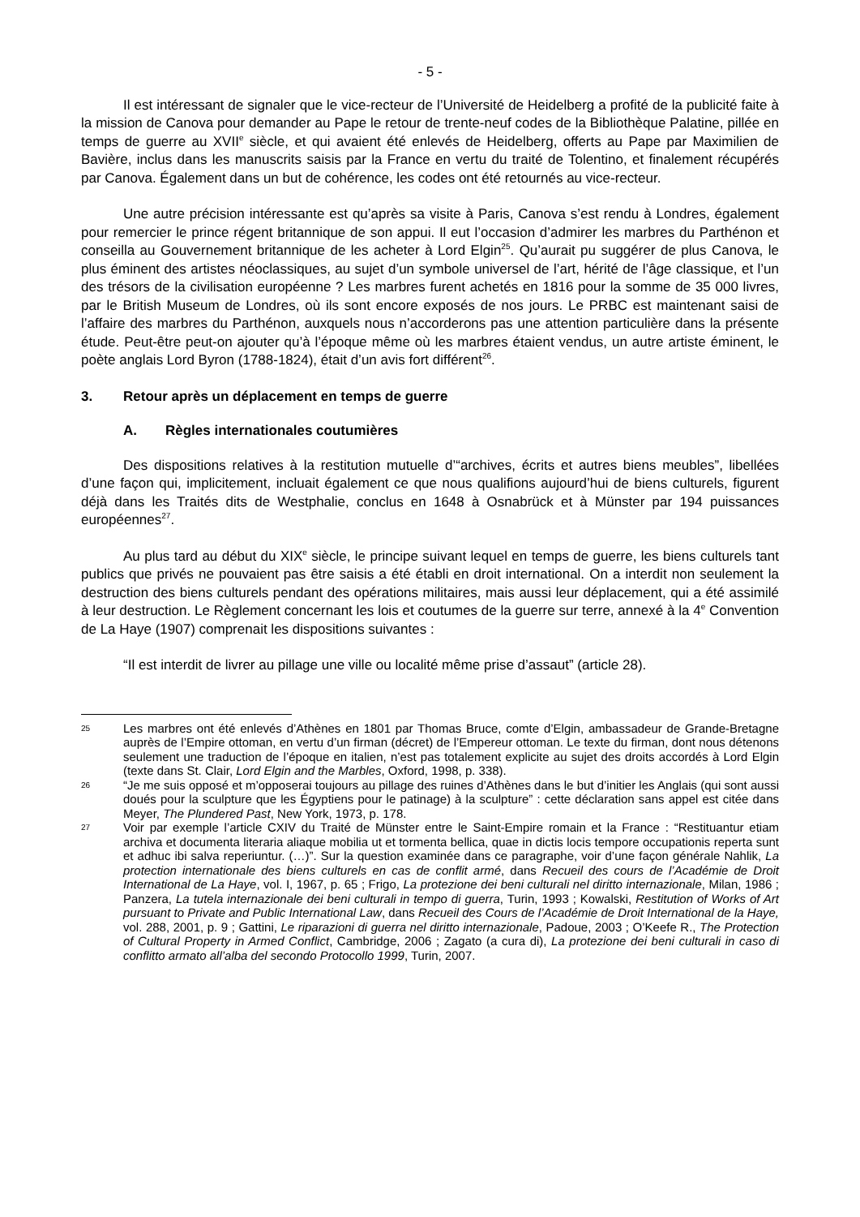- 5 -
Il est intéressant de signaler que le vice-recteur de l’Université de Heidelberg a profité de la publicité faite à la mission de Canova pour demander au Pape le retour de trente-neuf codes de la Bibliothèque Palatine, pillée en temps de guerre au XVII<sup>e</sup> siècle, et qui avaient été enlevés de Heidelberg, offerts au Pape par Maximilien de Bavière, inclus dans les manuscrits saisis par la France en vertu du traité de Tolentino, et finalement récupérés par Canova. Également dans un but de cohérence, les codes ont été retournés au vice-recteur.
Une autre précision intéressante est qu’après sa visite à Paris, Canova s’est rendu à Londres, également pour remercier le prince régent britannique de son appui. Il eut l’occasion d’admirer les marbres du Parthénon et conseilla au Gouvernement britannique de les acheter à Lord Elgin<sup>25</sup>. Qu’aurait pu suggérer de plus Canova, le plus éminent des artistes néoclassiques, au sujet d’un symbole universel de l’art, hérité de l’âge classique, et l’un des trésors de la civilisation européenne ? Les marbres furent achetés en 1816 pour la somme de 35 000 livres, par le British Museum de Londres, où ils sont encore exposés de nos jours. Le PRBC est maintenant saisi de l’affaire des marbres du Parthénon, auxquels nous n’accorderons pas une attention particulière dans la présente étude. Peut-être peut-on ajouter qu’à l’époque même où les marbres étaient vendus, un autre artiste éminent, le poète anglais Lord Byron (1788-1824), était d’un avis fort différent<sup>26</sup>.
3. Retour après un déplacement en temps de guerre
A. Règles internationales coutumières
Des dispositions relatives à la restitution mutuelle d’“archives, écrits et autres biens meubles”, libellées d’une façon qui, implicitement, incluait également ce que nous qualifions aujourd’hui de biens culturels, figurent déjà dans les Traités dits de Westphalie, conclus en 1648 à Osnabrück et à Münster par 194 puissances européennes<sup>27</sup>.
Au plus tard au début du XIX<sup>e</sup> siècle, le principe suivant lequel en temps de guerre, les biens culturels tant publics que privés ne pouvaient pas être saisis a été établi en droit international. On a interdit non seulement la destruction des biens culturels pendant des opérations militaires, mais aussi leur déplacement, qui a été assimilé à leur destruction. Le Règlement concernant les lois et coutumes de la guerre sur terre, annexé à la 4<sup>e</sup> Convention de La Haye (1907) comprenait les dispositions suivantes :
“Il est interdit de livrer au pillage une ville ou localité même prise d’assaut” (article 28).
25
Les marbres ont été enlevés d’Athènes en 1801 par Thomas Bruce, comte d’Elgin, ambassadeur de Grande-Bretagne auprès de l’Empire ottoman, en vertu d’un firman (décret) de l’Empereur ottoman. Le texte du firman, dont nous détenons seulement une traduction de l’époque en italien, n’est pas totalement explicite au sujet des droits accordés à Lord Elgin (texte dans St. Clair, Lord Elgin and the Marbles, Oxford, 1998, p. 338).
26
“Je me suis opposé et m’opposerai toujours au pillage des ruines d’Athènes dans le but d’initier les Anglais (qui sont aussi doués pour la sculpture que les Égyptiens pour le patinage) à la sculpture” : cette déclaration sans appel est citée dans Meyer, The Plundered Past, New York, 1973, p. 178.
27
Voir par exemple l’article CXIV du Traité de Münster entre le Saint-Empire romain et la France : “Restituantur etiam archiva et documenta literaria aliaque mobilia ut et tormenta bellica, quae in dictis locis tempore occupationis reperta sunt et adhuc ibi salva reperiuntur. (…)”. Sur la question examinée dans ce paragraphe, voir d’une façon générale Nahlik, La protection internationale des biens culturels en cas de conflit armé, dans Recueil des cours de l’Académie de Droit International de La Haye, vol. I, 1967, p. 65 ; Frigo, La protezione dei beni culturali nel diritto internazionale, Milan, 1986 ; Panzera, La tutela internazionale dei beni culturali in tempo di guerra, Turin, 1993 ; Kowalski, Restitution of Works of Art pursuant to Private and Public International Law, dans Recueil des Cours de l’Académie de Droit International de la Haye, vol. 288, 2001, p. 9 ; Gattini, Le riparazioni di guerra nel diritto internazionale, Padoue, 2003 ; O’Keefe R., The Protection of Cultural Property in Armed Conflict, Cambridge, 2006 ; Zagato (a cura di), La protezione dei beni culturali in caso di conflitto armato all’alba del secondo Protocollo 1999, Turin, 2007.